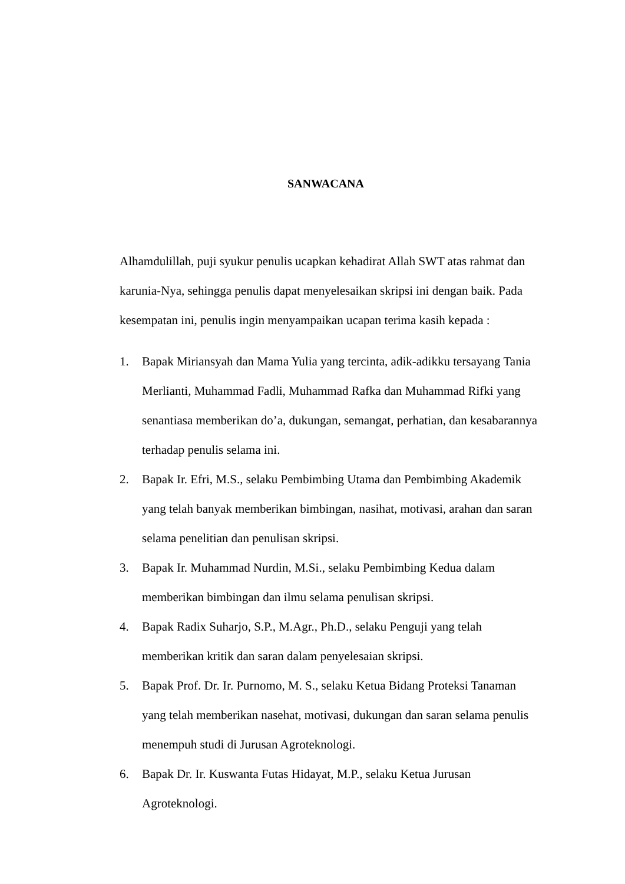SANWACANA
Alhamdulillah, puji syukur penulis ucapkan kehadirat Allah SWT atas rahmat dan karunia-Nya, sehingga penulis dapat menyelesaikan skripsi ini dengan baik. Pada kesempatan ini, penulis ingin menyampaikan ucapan terima kasih kepada :
1. Bapak Miriansyah dan Mama Yulia yang tercinta, adik-adikku tersayang Tania Merlianti, Muhammad Fadli, Muhammad Rafka dan Muhammad Rifki yang senantiasa memberikan do’a, dukungan, semangat, perhatian, dan kesabarannya terhadap penulis selama ini.
2. Bapak Ir. Efri, M.S., selaku Pembimbing Utama dan Pembimbing Akademik yang telah banyak memberikan bimbingan, nasihat, motivasi, arahan dan saran selama penelitian dan penulisan skripsi.
3. Bapak Ir. Muhammad Nurdin, M.Si., selaku Pembimbing Kedua dalam memberikan bimbingan dan ilmu selama penulisan skripsi.
4. Bapak Radix Suharjo, S.P., M.Agr., Ph.D., selaku Penguji yang telah memberikan kritik dan saran dalam penyelesaian skripsi.
5. Bapak Prof. Dr. Ir. Purnomo, M. S., selaku Ketua Bidang Proteksi Tanaman yang telah memberikan nasehat, motivasi, dukungan dan saran selama penulis menempuh studi di Jurusan Agroteknologi.
6. Bapak Dr. Ir. Kuswanta Futas Hidayat, M.P., selaku Ketua Jurusan Agroteknologi.